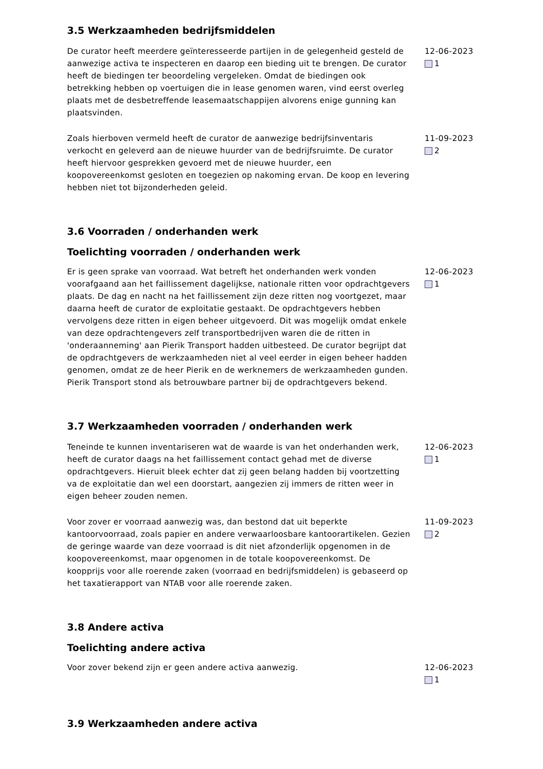3.5 Werkzaamheden bedrijfsmiddelen
De curator heeft meerdere geïnteresseerde partijen in de gelegenheid gesteld de aanwezige activa te inspecteren en daarop een bieding uit te brengen. De curator heeft de biedingen ter beoordeling vergeleken. Omdat de biedingen ook betrekking hebben op voertuigen die in lease genomen waren, vind eerst overleg plaats met de desbetreffende leasemaatschappijen alvorens enige gunning kan plaatsvinden.
12-06-2023
1
Zoals hierboven vermeld heeft de curator de aanwezige bedrijfsinventaris verkocht en geleverd aan de nieuwe huurder van de bedrijfsruimte. De curator heeft hiervoor gesprekken gevoerd met de nieuwe huurder, een koopovereenkomst gesloten en toegezien op nakoming ervan. De koop en levering hebben niet tot bijzonderheden geleid.
11-09-2023
2
3.6 Voorraden / onderhanden werk
Toelichting voorraden / onderhanden werk
Er is geen sprake van voorraad. Wat betreft het onderhanden werk vonden voorafgaand aan het faillissement dagelijkse, nationale ritten voor opdrachtgevers plaats. De dag en nacht na het faillissement zijn deze ritten nog voortgezet, maar daarna heeft de curator de exploitatie gestaakt. De opdrachtgevers hebben vervolgens deze ritten in eigen beheer uitgevoerd. Dit was mogelijk omdat enkele van deze opdrachtengevers zelf transportbedrijven waren die de ritten in 'onderaanneming' aan Pierik Transport hadden uitbesteed. De curator begrijpt dat de opdrachtgevers de werkzaamheden niet al veel eerder in eigen beheer hadden genomen, omdat ze de heer Pierik en de werknemers de werkzaamheden gunden. Pierik Transport stond als betrouwbare partner bij de opdrachtgevers bekend.
12-06-2023
1
3.7 Werkzaamheden voorraden / onderhanden werk
Teneinde te kunnen inventariseren wat de waarde is van het onderhanden werk, heeft de curator daags na het faillissement contact gehad met de diverse opdrachtgevers. Hieruit bleek echter dat zij geen belang hadden bij voortzetting va de exploitatie dan wel een doorstart, aangezien zij immers de ritten weer in eigen beheer zouden nemen.
12-06-2023
1
Voor zover er voorraad aanwezig was, dan bestond dat uit beperkte kantoorvoorraad, zoals papier en andere verwaarloosbare kantoorartikelen. Gezien de geringe waarde van deze voorraad is dit niet afzonderlijk opgenomen in de koopovereenkomst, maar opgenomen in de totale koopovereenkomst. De koopprijs voor alle roerende zaken (voorraad en bedrijfsmiddelen) is gebaseerd op het taxatierapport van NTAB voor alle roerende zaken.
11-09-2023
2
3.8 Andere activa
Toelichting andere activa
Voor zover bekend zijn er geen andere activa aanwezig. 12-06-2023
1
3.9 Werkzaamheden andere activa